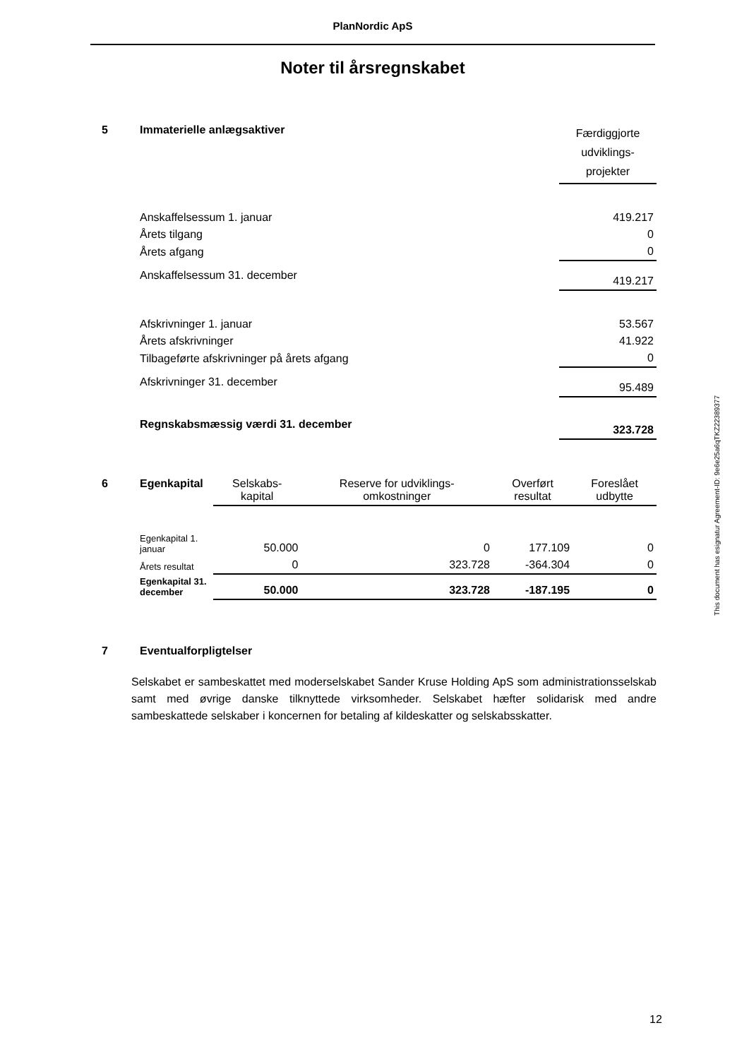PlanNordic ApS
Noter til årsregnskabet
| 5 | Immaterielle anlægsaktiver | Færdiggjorte udviklings- projekter |
| | Anskaffelsessum 1. januar | 419.217 |
| | Årets tilgang | 0 |
| | Årets afgang | 0 |
| | Anskaffelsessum 31. december | 419.217 |
| | Afskrivninger 1. januar | 53.567 |
| | Årets afskrivninger | 41.922 |
| | Tilbageførte afskrivninger på årets afgang | 0 |
| | Afskrivninger 31. december | 95.489 |
| | Regnskabsmæssig værdi 31. december | 323.728 |
| 6 | Egenkapital | Selskabs- kapital | Reserve for udviklings- omkostninger | Overført resultat | Foreslået udbytte |
| | Egenkapital 1. januar | 50.000 | 0 | 177.109 | 0 |
| | Årets resultat | 0 | 323.728 | -364.304 | 0 |
| | Egenkapital 31. december | 50.000 | 323.728 | -187.195 | 0 |
| 7 | Eventualforpligtelser |
Selskabet er sambeskattet med moderselskabet Sander Kruse Holding ApS som administrationsselskab samt med øvrige danske tilknyttede virksomheder. Selskabet hæfter solidarisk med andre sambeskattede selskaber i koncernen for betaling af kildeskatter og selskabsskatter.
This document has esignatur Agreement-ID: 9e6e25a6qTKZ22389377
12